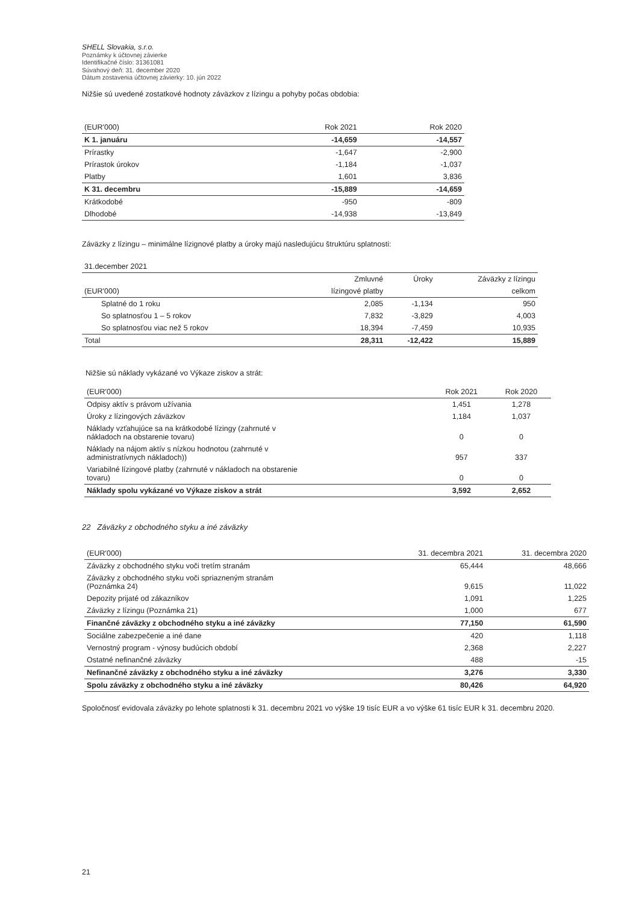SHELL Slovakia, s.r.o.
Poznámky k účtovnej závierke
Identifikačné číslo: 31361081
Súvahový deň: 31. december 2020
Dátum zostavenia účtovnej závierky: 10. jún 2022
Nižšie sú uvedené zostatkové hodnoty záväzkov z lízingu a pohyby počas obdobia:
| (EUR'000) | Rok 2021 | Rok 2020 |
| --- | --- | --- |
| K 1. januáru | -14,659 | -14,557 |
| Prírastky | -1,647 | -2,900 |
| Prírastok úrokov | -1,184 | -1,037 |
| Platby | 1,601 | 3,836 |
| K 31. decembru | -15,889 | -14,659 |
| Krátkodobé | -950 | -809 |
| Dlhodobé | -14,938 | -13,849 |
Záväzky z lízingu – minimálne lízignové platby a úroky majú nasledujúcu štruktúru splatnosti:
| 31.december 2021 | | | |
| | Zmluvné | Úroky | Záväzky z lízingu |
| (EUR'000) | lízingové platby | | celkom |
| Splatné do 1 roku | 2,085 | -1,134 | 950 |
| So splatnosťou 1 – 5 rokov | 7,832 | -3,829 | 4,003 |
| So splatnosťou viac než 5 rokov | 18,394 | -7,459 | 10,935 |
| Total | 28,311 | -12,422 | 15,889 |
Nižšie sú náklady vykázané vo Výkaze ziskov a strát:
| (EUR'000) | Rok 2021 | Rok 2020 |
| --- | --- | --- |
| Odpisy aktív s právom užívania | 1,451 | 1,278 |
| Úroky z lízingových záväzkov | 1,184 | 1,037 |
| Náklady vzťahujúce sa na krátkodobé lízingy (zahrnuté v nákladoch na obstarenie tovaru) | 0 | 0 |
| Náklady na nájom aktív s nízkou hodnotou (zahrnuté v administratívnych nákladoch)) | 957 | 337 |
| Variabilné lízingové platby (zahrnuté v nákladoch na obstarenie tovaru) | 0 | 0 |
| Náklady spolu vykázané vo Výkaze ziskov a strát | 3,592 | 2,652 |
22 Záväzky z obchodného styku a iné záväzky
| (EUR'000) | 31. decembra 2021 | 31. decembra 2020 |
| --- | --- | --- |
| Záväzky z obchodného styku voči tretím stranám | 65,444 | 48,666 |
| Záväzky z obchodného styku voči spriazneným stranám (Poznámka 24) | 9,615 | 11,022 |
| Depozity prijaté od zákazníkov | 1,091 | 1,225 |
| Záväzky z lízingu (Poznámka 21) | 1,000 | 677 |
| Finančné záväzky z obchodného styku a iné záväzky | 77,150 | 61,590 |
| Sociálne zabezpečenie a iné dane | 420 | 1,118 |
| Vernostný program - výnosy budúcich období | 2,368 | 2,227 |
| Ostatné nefinančné záväzky | 488 | -15 |
| Nefinančné záväzky z obchodného styku a iné záväzky | 3,276 | 3,330 |
| Spolu záväzky z obchodného styku a iné záväzky | 80,426 | 64,920 |
Spoločnosť evidovala záväzky po lehote splatnosti k 31. decembru 2021 vo výške 19 tisíc EUR a vo výške 61 tisíc EUR k 31. decembru 2020.
21